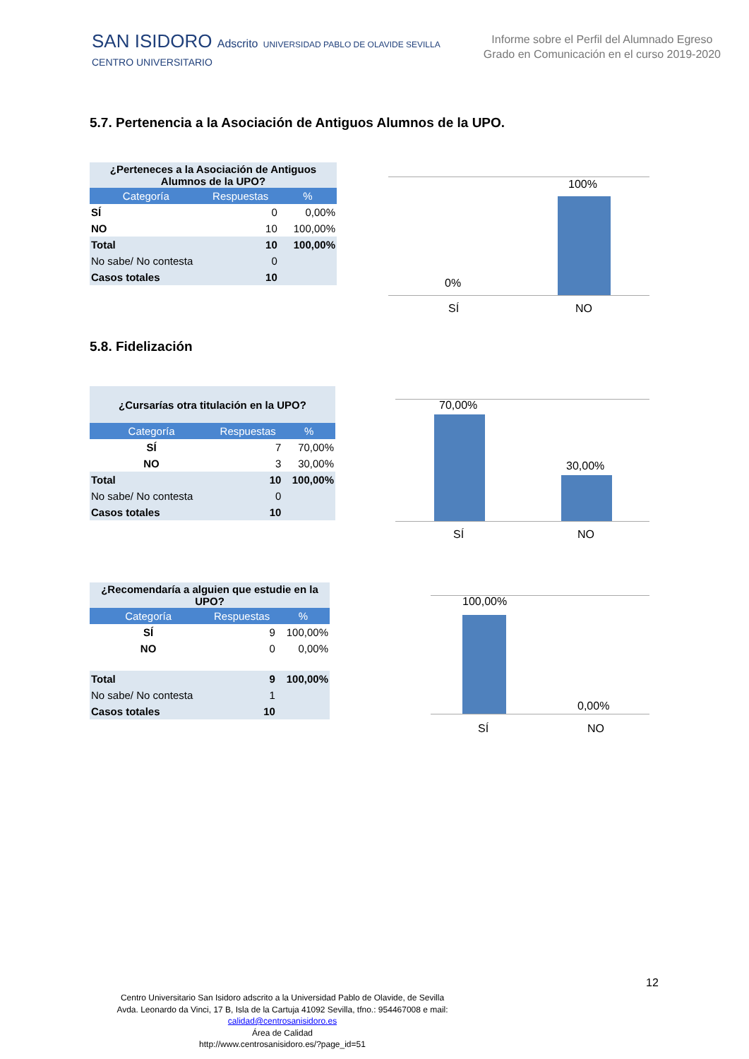SAN ISIDORO Adscrito UNIVERSIDAD PABLO DE OLAVIDE SEVILLA
CENTRO UNIVERSITARIO
Informe sobre el Perfil del Alumnado Egreso
Grado en Comunicación en el curso 2019-2020
5.7. Pertenencia a la Asociación de Antiguos Alumnos de la UPO.
| ¿Perteneces a la Asociación de Antiguos Alumnos de la UPO? | | |
| Categoría | Respuestas | % |
| SÍ | 0 | 0,00% |
| NO | 10 | 100,00% |
| Total | 10 | 100,00% |
| No sabe/ No contesta | 0 | |
| Casos totales | 10 | |
100%
0%
SÍ NO
5.8. Fidelización
| ¿Cursarías otra titulación en la UPO? | | |
| Categoría | Respuestas | % |
| SÍ | 7 | 70,00% |
| NO | 3 | 30,00% |
| Total | 10 | 100,00% |
| No sabe/ No contesta | 0 | |
| Casos totales | 10 | |
70,00%
30,00%
SÍ NO
| ¿Recomendaría a alguien que estudie en la UPO? | | |
| Categoría | Respuestas | % |
| SÍ | 9 | 100,00% |
| NO | 0 | 0,00% |
| Total | 9 | 100,00% |
| No sabe/ No contesta | 1 | |
| Casos totales | 10 | |
100,00%
0,00%
SÍ NO
12
Centro Universitario San Isidoro adscrito a la Universidad Pablo de Olavide, de Sevilla
Avda. Leonardo da Vinci, 17 B, Isla de la Cartuja 41092 Sevilla, tfno.: 954467008 e mail:
calidad@centrosanisidoro.es
Área de Calidad
http://www.centrosanisidoro.es/?page_id=51